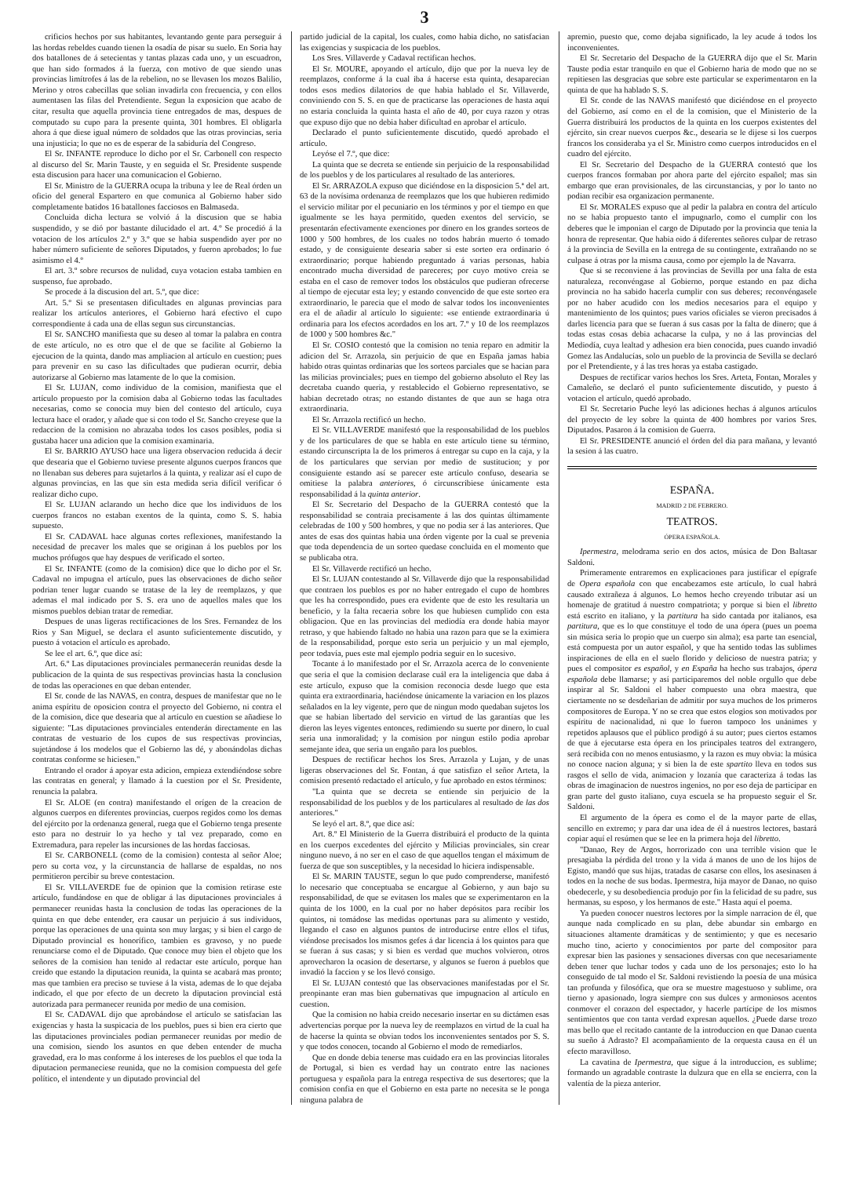3
crificios hechos por sus habitantes, levantando gente para perseguir á las hordas rebeldes cuando tienen la osadía de pisar su suelo. En Soria hay dos batallones de á setecientas y tantas plazas cada uno, y un escuadron, que han sido formados á la fuerza, con motivo de que siendo unas provincias limítrofes á las de la rebelion, no se llevasen los mozos Balilio, Merino y otros cabecillas que solian invadirla con frecuencia, y con ellos aumentasen las filas del Pretendiente. Segun la exposicion que acabo de citar, resulta que aquella provincia tiene entregados de mas, despues de computado su cupo para la presente quinta, 301 hombres. El obligarla ahora á que diese igual número de soldados que las otras provincias, seria una injusticia; lo que no es de esperar de la sabiduría del Congreso.
El Sr. INFANTE reproduce lo dicho por el Sr. Carbonell con respecto al discurso del Sr. Marin Tauste, y en seguida el Sr. Presidente suspende esta discusion para hacer una comunicacion el Gobierno.
El Sr. Ministro de la GUERRA ocupa la tribuna y lee de Real órden un oficio del general Espartero en que comunica al Gobierno haber sido completamente batidos 16 batallones facciosos en Balmaseda.
Concluida dicha lectura se volvió á la discusion que se habia suspendido, y se dió por bastante dilucidado el art. 4.º Se procedió á la votacion de los artículos 2.º y 3.º que se habia suspendido ayer por no haber número suficiente de señores Diputados, y fueron aprobados; lo fue asimismo el 4.º
El art. 3.º sobre recursos de nulidad, cuya votacion estaba tambien en suspenso, fue aprobado.
Se procede á la discusion del art. 5.º, que dice:
Art. 5.º Si se presentasen dificultades en algunas provincias para realizar los artículos anteriores, el Gobierno hará efectivo el cupo correspondiente á cada una de ellas segun sus circunstancias.
El Sr. SANCHO manifiesta que su deseo al tomar la palabra en contra de este artículo, no es otro que el de que se facilite al Gobierno la ejecucion de la quinta, dando mas ampliacion al artículo en cuestion; pues para prevenir en su caso las dificultades que pudieran ocurrir, debia autorizarse al Gobierno mas latamente de lo que la comision.
El Sr. LUJAN, como individuo de la comision, manifiesta que el artículo propuesto por la comision daba al Gobierno todas las facultades necesarias, como se conocia muy bien del contesto del artículo, cuya lectura hace el orador, y añade que si con todo el Sr. Sancho creyese que la redaccion de la comision no abrazaba todos los casos posibles, podia si gustaba hacer una adicion que la comision examinaria.
El Sr. BARRIO AYUSO hace una ligera observacion reducida á decir que desearia que el Gobierno tuviese presente algunos cuerpos francos que no llenaban sus deberes para sujetarlos á la quinta, y realizar así el cupo de algunas provincias, en las que sin esta medida seria difícil verificar ó realizar dicho cupo.
El Sr. LUJAN aclarando un hecho dice que los individuos de los cuerpos francos no estaban exentos de la quinta, como S. S. habia supuesto.
El Sr. CADAVAL hace algunas cortes reflexiones, manifestando la necesidad de precaver los males que se originan á los pueblos por los muchos prófugos que hay despues de verificado el sorteo.
El Sr. INFANTE (como de la comision) dice que lo dicho por el Sr. Cadaval no impugna el artículo, pues las observaciones de dicho señor podrian tener lugar cuando se tratase de la ley de reemplazos, y que ademas el mal indicado por S. S. era uno de aquellos males que los mismos pueblos debian tratar de remediar.
Despues de unas ligeras rectificaciones de los Sres. Fernandez de los Rios y San Miguel, se declara el asunto suficientemente discutido, y puesto á votacion el artículo es aprobado.
Se lee el art. 6.º, que dice así:
Art. 6.º Las diputaciones provinciales permanecerán reunidas desde la publicacion de la quinta de sus respectivas provincias hasta la conclusion de todas las operaciones en que deban entender.
El Sr. conde de las NAVAS, en contra, despues de manifestar que no le anima espíritu de oposicion contra el proyecto del Gobierno, ni contra el de la comision, dice que desearia que al artículo en cuestion se añadiese lo siguiente: "Las diputaciones provinciales entenderán directamente en las contratas de vestuario de los cupos de sus respectivas provincias, sujetándose á los modelos que el Gobierno las dé, y abonándolas dichas contratas conforme se hiciesen."
Entrando el orador á apoyar esta adicion, empieza extendiéndose sobre las contratas en general; y llamado á la cuestion por el Sr. Presidente, renuncia la palabra.
El Sr. ALOE (en contra) manifestando el orígen de la creacion de algunos cuerpos en diferentes provincias, cuerpos regidos como los demas del ejército por la ordenanza general, ruega que el Gobierno tenga presente esto para no destruir lo ya hecho y tal vez preparado, como en Extremadura, para repeler las incursiones de las hordas facciosas.
El Sr. CARBONELL (como de la comision) contesta al señor Aloe; pero su corta voz, y la circunstancia de hallarse de espaldas, no nos permitieron percibir su breve contestacion.
El Sr. VILLAVERDE fue de opinion que la comision retirase este artículo, fundándose en que de obligar á las diputaciones provinciales á permanecer reunidas hasta la conclusion de todas las operaciones de la quinta en que debe entender, era causar un perjuicio á sus individuos, porque las operaciones de una quinta son muy largas; y si bien el cargo de Diputado provincial es honorífico, tambien es gravoso, y no puede renunciarse como el de Diputado. Que conoce muy bien el objeto que los señores de la comision han tenido al redactar este artículo, porque han creido que estando la diputacion reunida, la quinta se acabará mas pronto; mas que tambien era preciso se tuviese á la vista, ademas de lo que dejaba indicado, el que por efecto de un decreto la diputacion provincial está autorizada para permanecer reunida por medio de una comision.
El Sr. CADAVAL dijo que aprobándose el artículo se satisfacian las exigencias y hasta la suspicacia de los pueblos, pues si bien era cierto que las diputaciones provinciales podian permanecer reunidas por medio de una comision, siendo los asuntos en que deben entender de mucha gravedad, era lo mas conforme á los intereses de los pueblos el que toda la diputacion permaneciese reunida, que no la comision compuesta del gefe político, el intendente y un diputado provincial del
partido judicial de la capital, los cuales, como habia dicho, no satisfacian las exigencias y suspicacia de los pueblos.
Los Sres. Villaverde y Cadaval rectifican hechos.
El Sr. MOURE, apoyando el artículo, dijo que por la nueva ley de reemplazos, conforme á la cual iba á hacerse esta quinta, desaparecian todos esos medios dilatorios de que habia hablado el Sr. Villaverde, conviniendo con S. S. en que de practicarse las operaciones de hasta aquí no estaria concluida la quinta hasta el año de 40, por cuya razon y otras que expuso dijo que no debia haber dificultad en aprobar el artículo.
Declarado el punto suficientemente discutido, quedó aprobado el artículo.
Leyóse el 7.º, que dice:
La quinta que se decreta se entiende sin perjuicio de la responsabilidad de los pueblos y de los particulares al resultado de las anteriores.
El Sr. ARRAZOLA expuso que diciéndose en la disposicion 5.ª del art. 63 de la novísima ordenanza de reemplazos que los que hubieren redimido el servicio militar por el pecuniario en los términos y por el tiempo en que igualmente se les haya permitido, queden exentos del servicio, se presentarán efectivamente exenciones por dinero en los grandes sorteos de 1000 y 500 hombres, de los cuales no todos habrán muerto ó tomado estado, y de consiguiente desearia saber si este sorteo era ordinario ó extraordinario; porque habiendo preguntado á varias personas, habia encontrado mucha diversidad de pareceres; por cuyo motivo creia se estaba en el caso de remover todos los obstáculos que pudieran ofrecerse al tiempo de ejecutar esta ley; y estando convencido de que este sorteo era extraordinario, le parecia que el modo de salvar todos los inconvenientes era el de añadir al artículo lo siguiente: «se entiende extraordinaria ú ordinaria para los efectos acordados en los art. 7.º y 10 de los reemplazos de 1000 y 500 hombres &c."
El Sr. COSIO contestó que la comision no tenia reparo en admitir la adicion del Sr. Arrazola, sin perjuicio de que en España jamas habia habido otras quintas ordinarias que los sorteos parciales que se hacian para las milicias provinciales; pues en tiempo del gobierno absoluto el Rey las decretaba cuando queria, y restablecido el Gobierno representativo, se habian decretado otras; no estando distantes de que aun se haga otra extraordinaria.
El Sr. Arrazola rectificó un hecho.
El Sr. VILLAVERDE manifestó que la responsabilidad de los pueblos y de los particulares de que se habla en este artículo tiene su término, estando circunscripta la de los primeros á entregar su cupo en la caja, y la de los particulares que servian por medio de sustitucion; y por consiguiente estando así se parecer este artículo confuso, desearia se omitiese la palabra anteriores, ó circunscribiese únicamente esta responsabilidad á la quinta anterior.
El Sr. Secretario del Despacho de la GUERRA contestó que la responsabilidad se contraia precisamente á las dos quintas últimamente celebradas de 100 y 500 hombres, y que no podia ser á las anteriores. Que antes de esas dos quintas habia una órden vigente por la cual se prevenia que toda dependencia de un sorteo quedase concluida en el momento que se publicaba otra.
El Sr. Villaverde rectificó un hecho.
El Sr. LUJAN contestando al Sr. Villaverde dijo que la responsabilidad que contraen los pueblos es por no haber entregado el cupo de hombres que les ha correspondido, pues era evidente que de esto les resultaria un beneficio, y la falta recaeria sobre los que hubiesen cumplido con esta obligacion. Que en las provincias del mediodía era donde habia mayor retraso, y que habiendo faltado no habia una razon para que se la eximiera de la responsabilidad, porque esto seria un perjuicio y un mal ejemplo, peor todavía, pues este mal ejemplo podria seguir en lo sucesivo.
Tocante á lo manifestado por el Sr. Arrazola acerca de lo conveniente que seria el que la comision declarase cuál era la inteligencia que daba á este artículo, expuso que la comision reconocia desde luego que esta quinta era extraordinaria, haciéndose únicamente la variacion en los plazos señalados en la ley vigente, pero que de ningun modo quedaban sujetos los que se habian libertado del servicio en virtud de las garantías que les dieron las leyes vigentes entonces, redimiendo su suerte por dinero, lo cual seria una inmoralidad; y la comision por ningun estilo podia aprobar semejante idea, que seria un engaño para los pueblos.
Despues de rectificar hechos los Sres. Arrazola y Lujan, y de unas ligeras observaciones del Sr. Fontan, á que satisfizo el señor Arteta, la comision presentó redactado el artículo, y fue aprobado en estos términos:
"La quinta que se decreta se entiende sin perjuicio de la responsabilidad de los pueblos y de los particulares al resultado de las dos anteriores."
Se leyó el art. 8.º, que dice así:
Art. 8.º El Ministerio de la Guerra distribuirá el producto de la quinta en los cuerpos excedentes del ejército y Milicias provinciales, sin crear ninguno nuevo, á no ser en el caso de que aquellos tengan el máximum de fuerza de que son susceptibles, y la necesidad lo hiciera indispensable.
El Sr. MARIN TAUSTE, segun lo que pudo comprenderse, manifestó lo necesario que conceptuaba se encargue al Gobierno, y aun bajo su responsabilidad, de que se evitasen los males que se experimentaron en la quinta de los 1000, en la cual por no haber depósitos para recibir los quintos, ni tomádose las medidas oportunas para su alimento y vestido, llegando el caso en algunos puntos de introducirse entre ellos el tifus, viéndose precisados los mismos gefes á dar licencia á los quintos para que se fueran á sus casas; y si bien es verdad que muchos volvieron, otros aprovecharon la ocasion de desertarse, y algunos se fueron á pueblos que invadió la faccion y se los llevó consigo.
El Sr. LUJAN contestó que las observaciones manifestadas por el Sr. preopinante eran mas bien gubernativas que impugnacion al artículo en cuestion.
Que la comision no habia creido necesario insertar en su dictámen esas advertencias porque por la nueva ley de reemplazos en virtud de la cual ha de hacerse la quinta se obvian todos los inconvenientes sentados por S. S. y que todos conocen, tocando al Gobierno el modo de remediarlos.
Que en donde debia tenerse mas cuidado era en las provincias litorales de Portugal, si bien es verdad hay un contrato entre las naciones portuguesa y española para la entrega respectiva de sus desertores; que la comision confia en que el Gobierno en esta parte no necesita se le ponga ninguna palabra de
apremio, puesto que, como dejaba significado, la ley acude á todos los inconvenientes.
El Sr. Secretario del Despacho de la GUERRA dijo que el Sr. Marin Tauste podia estar tranquilo en que el Gobierno haria de modo que no se repitiesen las desgracias que sobre este particular se experimentaron en la quinta de que ha hablado S. S.
El Sr. conde de las NAVAS manifestó que diciéndose en el proyecto del Gobierno, así como en el de la comision, que el Ministerio de la Guerra distribuirá los productos de la quinta en los cuerpos existentes del ejército, sin crear nuevos cuerpos &c., desearia se le dijese si los cuerpos francos los consideraba ya el Sr. Ministro como cuerpos introducidos en el cuadro del ejército.
El Sr. Secretario del Despacho de la GUERRA contestó que los cuerpos francos formaban por ahora parte del ejército español; mas sin embargo que eran provisionales, de las circunstancias, y por lo tanto no podian recibir esa organizacion permanente.
El Sr. MORALES expuso que al pedir la palabra en contra del artículo no se habia propuesto tanto el impugnarlo, como el cumplir con los deberes que le imponian el cargo de Diputado por la provincia que tenia la honra de representar. Que habia oido á diferentes señores culpar de retraso á la provincia de Sevilla en la entrega de su contingente, extrañando no se culpase á otras por la misma causa, como por ejemplo la de Navarra.
Que si se reconviene á las provincias de Sevilla por una falta de esta naturaleza, reconvéngase al Gobierno, porque estando en paz dicha provincia no ha sabido hacerla cumplir con sus deberes; reconvéngasele por no haber acudido con los medios necesarios para el equipo y mantenimiento de los quintos; pues varios oficiales se vieron precisados á darles licencia para que se fueran á sus casas por la falta de dinero; que á todas estas cosas debia achacarse la culpa, y no á las provincias del Mediodía, cuya lealtad y adhesion era bien conocida, pues cuando invadió Gomez las Andalucías, solo un pueblo de la provincia de Sevilla se declaró por el Pretendiente, y á las tres horas ya estaba castigado.
Despues de rectificar varios hechos los Sres. Arteta, Fontan, Morales y Camaleño, se declaró el punto suficientemente discutido, y puesto á votacion el artículo, quedó aprobado.
El Sr. Secretario Puche leyó las adiciones hechas á algunos artículos del proyecto de ley sobre la quinta de 400 hombres por varios Sres. Diputados. Pasaron á la comision de Guerra.
El Sr. PRESIDENTE anunció el órden del dia para mañana, y levantó la sesion á las cuatro.
ESPAÑA.
MADRID 2 DE FEBRERO.
TEATROS.
ÓPERA ESPAÑOLA.
Ipermestra, melodrama serio en dos actos, música de Don Baltasar Saldoni.
Primeramente entraremos en explicaciones para justificar el epígrafe de Opera española con que encabezamos este artículo, lo cual habrá causado extrañeza á algunos. Lo hemos hecho creyendo tributar así un homenaje de gratitud á nuestro compatriota; y porque si bien el libretto está escrito en italiano, y la partitura ha sido cantada por italianos, esa partitura, que es lo que constituye el todo de una ópera (pues un poema sin música seria lo propio que un cuerpo sin alma); esa parte tan esencial, está compuesta por un autor español, y que ha sentido todas las sublimes inspiraciones de ella en el suelo florido y delicioso de nuestra patria; y pues el compositor es español, y en España ha hecho sus trabajos, ópera española debe llamarse; y así participaremos del noble orgullo que debe inspirar al Sr. Saldoni el haber compuesto una obra maestra, que ciertamente no se desdeñarian de admitir por suya muchos de los primeros compositores de Europa. Y no se crea que estos elogios son motivados por espíritu de nacionalidad, ni que lo fueron tampoco los unánimes y repetidos aplausos que el público prodigó á su autor; pues ciertos estamos de que á ejecutarse esta ópera en los principales teatros del extrangero, será recibida con no menos entusiasmo, y la razon es muy obvia: la música no conoce nacion alguna; y si bien la de este spartito lleva en todos sus rasgos el sello de vida, animacion y lozanía que caracteriza á todas las obras de imaginacion de nuestros ingenios, no por eso deja de participar en gran parte del gusto italiano, cuya escuela se ha propuesto seguir el Sr. Saldoni.
El argumento de la ópera es como el de la mayor parte de ellas, sencillo en extremo; y para dar una idea de él á nuestros lectores, bastará copiar aquí el resúmen que se lee en la primera hoja del libretto.
"Danao, Rey de Argos, horrorizado con una terrible vision que le presagiaba la pérdida del trono y la vida á manos de uno de los hijos de Egisto, mandó que sus hijas, tratadas de casarse con ellos, los asesinasen á todos en la noche de sus bodas. Ipermestra, hija mayor de Danao, no quiso obedecerle, y su desobediencia produjo por fin la felicidad de su padre, sus hermanas, su esposo, y los hermanos de este." Hasta aquí el poema.
Ya pueden conocer nuestros lectores por la simple narracion de él, que aunque nada complicado en su plan, debe abundar sin embargo en situaciones altamente dramáticas y de sentimiento; y que es necesario mucho tino, acierto y conocimientos por parte del compositor para expresar bien las pasiones y sensaciones diversas con que necesariamente deben tener que luchar todos y cada uno de los personajes; esto lo ha conseguido de tal modo el Sr. Saldoni revistiendo la poesía de una música tan profunda y filosófica, que ora se muestre magestuoso y sublime, ora tierno y apasionado, logra siempre con sus dulces y armoniosos acentos conmover el corazon del espectador, y hacerle partícipe de los mismos sentimientos que con tanta verdad expresan aquellos. ¿Puede darse trozo mas bello que el recitado cantante de la introduccion en que Danao cuenta su sueño á Adrasto? El acompañamiento de la orquesta causa en él un efecto maravilloso.
La cavatina de Ipermestra, que sigue á la introduccion, es sublime; formando un agradable contraste la dulzura que en ella se encierra, con la valentía de la pieza anterior.